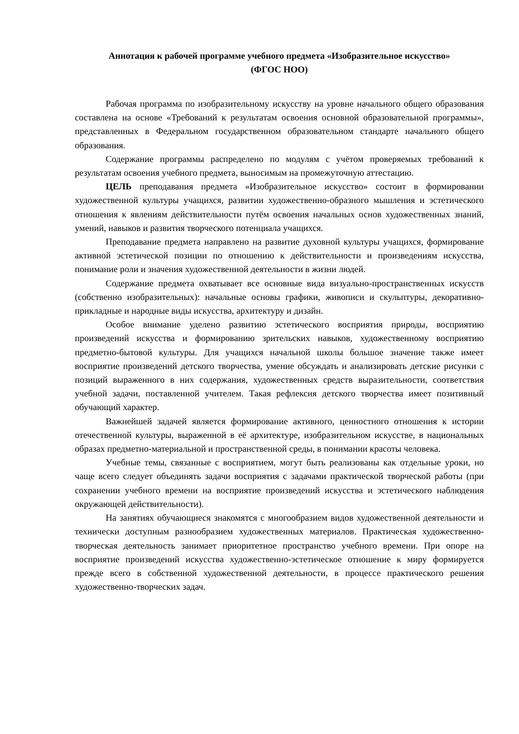Аннотация к рабочей программе учебного предмета «Изобразительное искусство»
(ФГОС НОО)
Рабочая программа по изобразительному искусству на уровне начального общего образования составлена на основе «Требований к результатам освоения основной образовательной программы», представленных в Федеральном государственном образовательном стандарте начального общего образования.
Содержание программы распределено по модулям с учётом проверяемых требований к результатам освоения учебного предмета, выносимым на промежуточную аттестацию.
ЦЕЛЬ преподавания предмета «Изобразительное искусство» состоит в формировании художественной культуры учащихся, развитии художественно-образного мышления и эстетического отношения к явлениям действительности путём освоения начальных основ художественных знаний, умений, навыков и развития творческого потенциала учащихся.
Преподавание предмета направлено на развитие духовной культуры учащихся, формирование активной эстетической позиции по отношению к действительности и произведениям искусства, понимание роли и значения художественной деятельности в жизни людей.
Содержание предмета охватывает все основные вида визуально-пространственных искусств (собственно изобразительных): начальные основы графики, живописи и скульптуры, декоративно- прикладные и народные виды искусства, архитектуру и дизайн.
Особое внимание уделено развитию эстетического восприятия природы, восприятию произведений искусства и формированию зрительских навыков, художественному восприятию предметно-бытовой культуры. Для учащихся начальной школы большое значение также имеет восприятие произведений детского творчества, умение обсуждать и анализировать детские рисунки с позиций выраженного в них содержания, художественных средств выразительности, соответствия учебной задачи, поставленной учителем. Такая рефлексия детского творчества имеет позитивный обучающий характер.
Важнейшей задачей является формирование активного, ценностного отношения к истории отечественной культуры, выраженной в её архитектуре, изобразительном искусстве, в национальных образах предметно-материальной и пространственной среды, в понимании красоты человека.
Учебные темы, связанные с восприятием, могут быть реализованы как отдельные уроки, но чаще всего следует объединять задачи восприятия с задачами практической творческой работы (при сохранении учебного времени на восприятие произведений искусства и эстетического наблюдения окружающей действительности).
На занятиях обучающиеся знакомятся с многообразием видов художественной деятельности и технически доступным разнообразием художественных материалов. Практическая художественно- творческая деятельность занимает приоритетное пространство учебного времени. При опоре на восприятие произведений искусства художественно-эстетическое отношение к миру формируется прежде всего в собственной художественной деятельности, в процессе практического решения художественно-творческих задач.